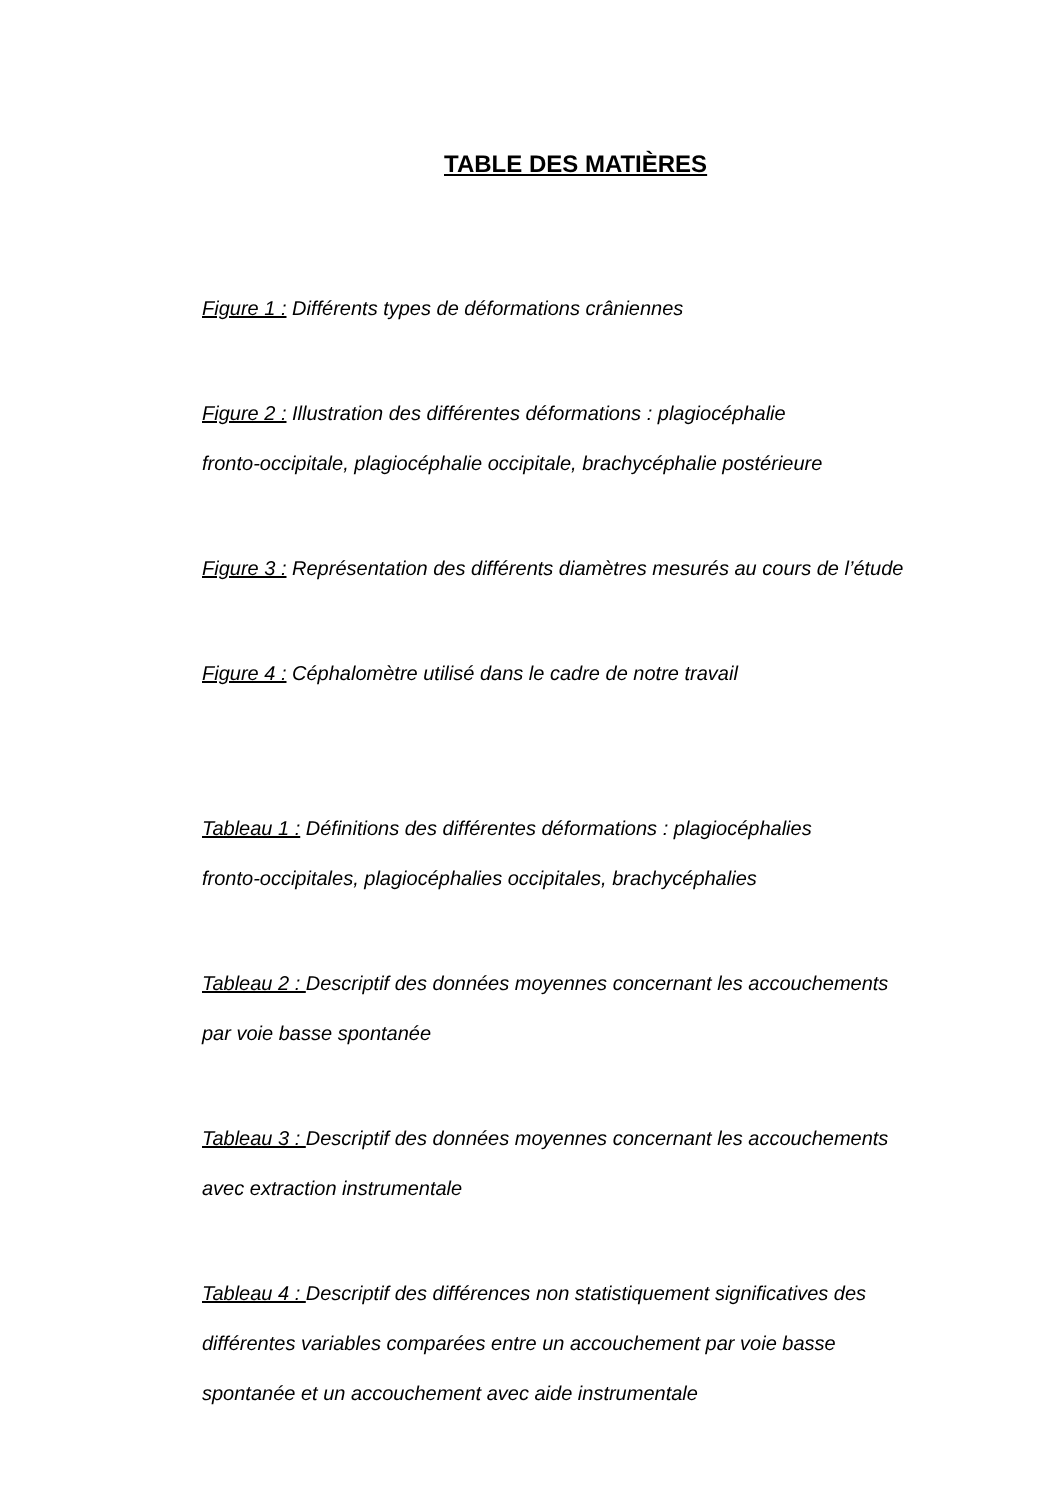TABLE DES MATIÈRES
Figure 1 : Différents types de déformations crâniennes
Figure 2 : Illustration des différentes déformations : plagiocéphalie
fronto-occipitale, plagiocéphalie occipitale, brachycéphalie postérieure
Figure 3 : Représentation des différents diamètres mesurés au cours de l’étude
Figure 4 : Céphalomètre utilisé dans le cadre de notre travail
Tableau 1 : Définitions des différentes déformations : plagiocéphalies
fronto-occipitales, plagiocéphalies occipitales, brachycéphalies
Tableau 2 : Descriptif des données moyennes concernant les accouchements
par voie basse spontanée
Tableau 3 : Descriptif des données moyennes concernant les accouchements
avec extraction instrumentale
Tableau 4 : Descriptif des différences non statistiquement significatives des
différentes variables comparées entre un accouchement par voie basse
spontanée et un accouchement avec aide instrumentale